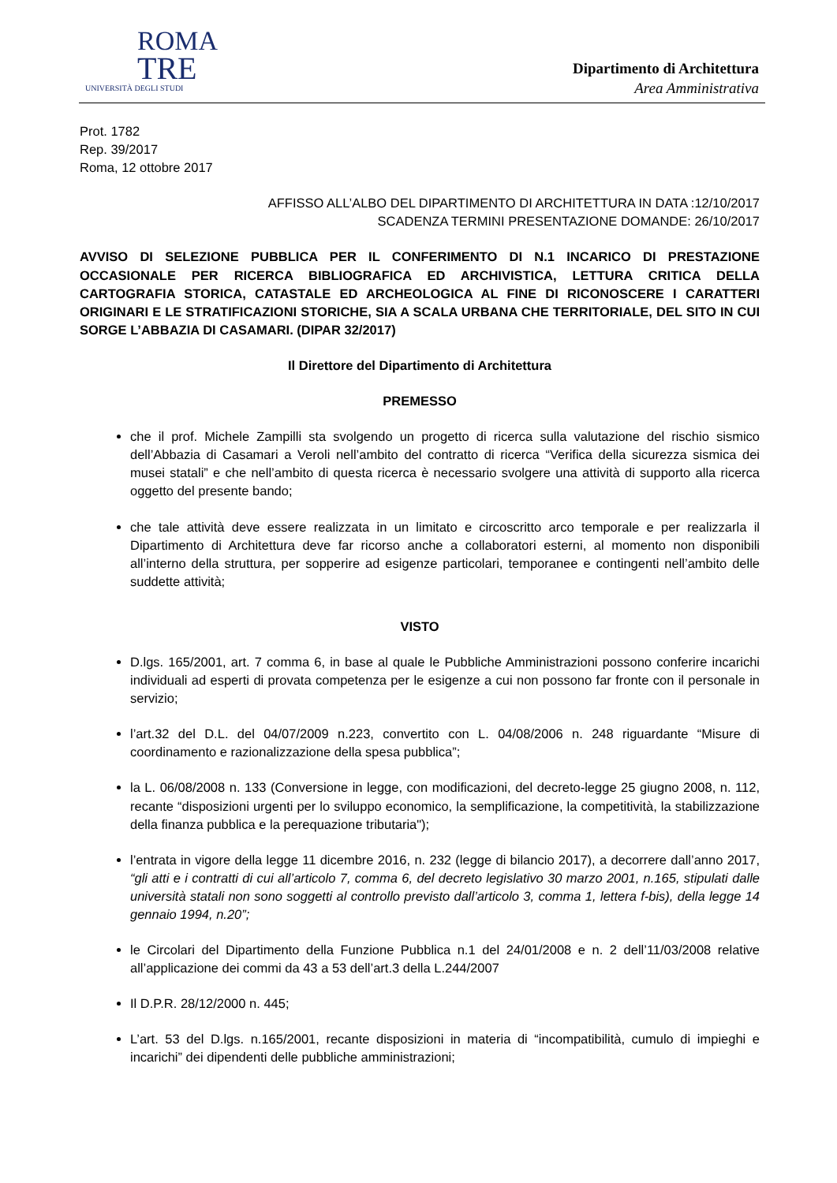ROMA
TRE
UNIVERSITÀ DEGLI STUDI
Dipartimento di Architettura
Area Amministrativa
Prot. 1782
Rep. 39/2017
Roma, 12 ottobre 2017
AFFISSO ALL’ALBO DEL DIPARTIMENTO DI ARCHITETTURA IN DATA :12/10/2017
SCADENZA TERMINI PRESENTAZIONE DOMANDE: 26/10/2017
AVVISO DI SELEZIONE PUBBLICA PER IL CONFERIMENTO DI N.1 INCARICO DI PRESTAZIONE OCCASIONALE PER RICERCA BIBLIOGRAFICA ED ARCHIVISTICA, LETTURA CRITICA DELLA CARTOGRAFIA STORICA, CATASTALE ED ARCHEOLOGICA AL FINE DI RICONOSCERE I CARATTERI ORIGINARI E LE STRATIFICAZIONI STORICHE, SIA A SCALA URBANA CHE TERRITORIALE, DEL SITO IN CUI SORGE L’ABBAZIA DI CASAMARI. (DIPAR 32/2017)
Il Direttore del Dipartimento di Architettura
PREMESSO
che il prof. Michele Zampilli sta svolgendo un progetto di ricerca sulla valutazione del rischio sismico dell’Abbazia di Casamari a Veroli nell’ambito del contratto di ricerca “Verifica della sicurezza sismica dei musei statali” e che nell’ambito di questa ricerca è necessario svolgere una attività di supporto alla ricerca oggetto del presente bando;
che tale attività deve essere realizzata in un limitato e circoscritto arco temporale e per realizzarla il Dipartimento di Architettura deve far ricorso anche a collaboratori esterni, al momento non disponibili all’interno della struttura, per sopperire ad esigenze particolari, temporanee e contingenti nell’ambito delle suddette attività;
VISTO
D.lgs. 165/2001, art. 7 comma 6, in base al quale le Pubbliche Amministrazioni possono conferire incarichi individuali ad esperti di provata competenza per le esigenze a cui non possono far fronte con il personale in servizio;
l’art.32 del D.L. del 04/07/2009 n.223, convertito con L. 04/08/2006 n. 248 riguardante “Misure di coordinamento e razionalizzazione della spesa pubblica”;
la L. 06/08/2008 n. 133 (Conversione in legge, con modificazioni, del decreto-legge 25 giugno 2008, n. 112, recante “disposizioni urgenti per lo sviluppo economico, la semplificazione, la competitività, la stabilizzazione della finanza pubblica e la perequazione tributaria");
l’entrata in vigore della legge 11 dicembre 2016, n. 232 (legge di bilancio 2017), a decorrere dall’anno 2017, “gli atti e i contratti di cui all’articolo 7, comma 6, del decreto legislativo 30 marzo 2001, n.165, stipulati dalle università statali non sono soggetti al controllo previsto dall’articolo 3, comma 1, lettera f-bis), della legge 14 gennaio 1994, n.20”;
le Circolari del Dipartimento della Funzione Pubblica n.1 del 24/01/2008 e n. 2 dell’11/03/2008 relative all’applicazione dei commi da 43 a 53 dell’art.3 della L.244/2007
Il D.P.R. 28/12/2000 n. 445;
L’art. 53 del D.lgs. n.165/2001, recante disposizioni in materia di “incompatibilità, cumulo di impieghi e incarichi” dei dipendenti delle pubbliche amministrazioni;